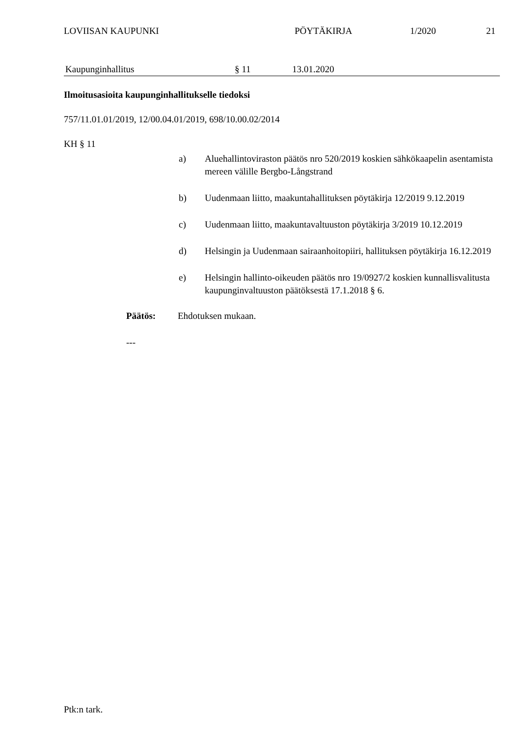LOVIISAN KAUPUNKI PÖYTÄKIRJA 1/2020 21
Kaupunginhallitus § 11 13.01.2020
Ilmoitusasioita kaupunginhallitukselle tiedoksi
757/11.01.01/2019, 12/00.04.01/2019, 698/10.00.02/2014
KH § 11
a) Aluehallintoviraston päätös nro 520/2019 koskien sähkökaapelin asentamista mereen välille Bergbo-Långstrand
b) Uudenmaan liitto, maakuntahallituksen pöytäkirja 12/2019 9.12.2019
c) Uudenmaan liitto, maakuntavaltuuston pöytäkirja 3/2019 10.12.2019
d) Helsingin ja Uudenmaan sairaanhoitopiiri, hallituksen pöytäkirja 16.12.2019
e) Helsingin hallinto-oikeuden päätös nro 19/0927/2 koskien kunnallisvalitusta kaupunginvaltuuston päätöksestä 17.1.2018 § 6.
Päätös: Ehdotuksen mukaan.
---
Ptk:n tark.